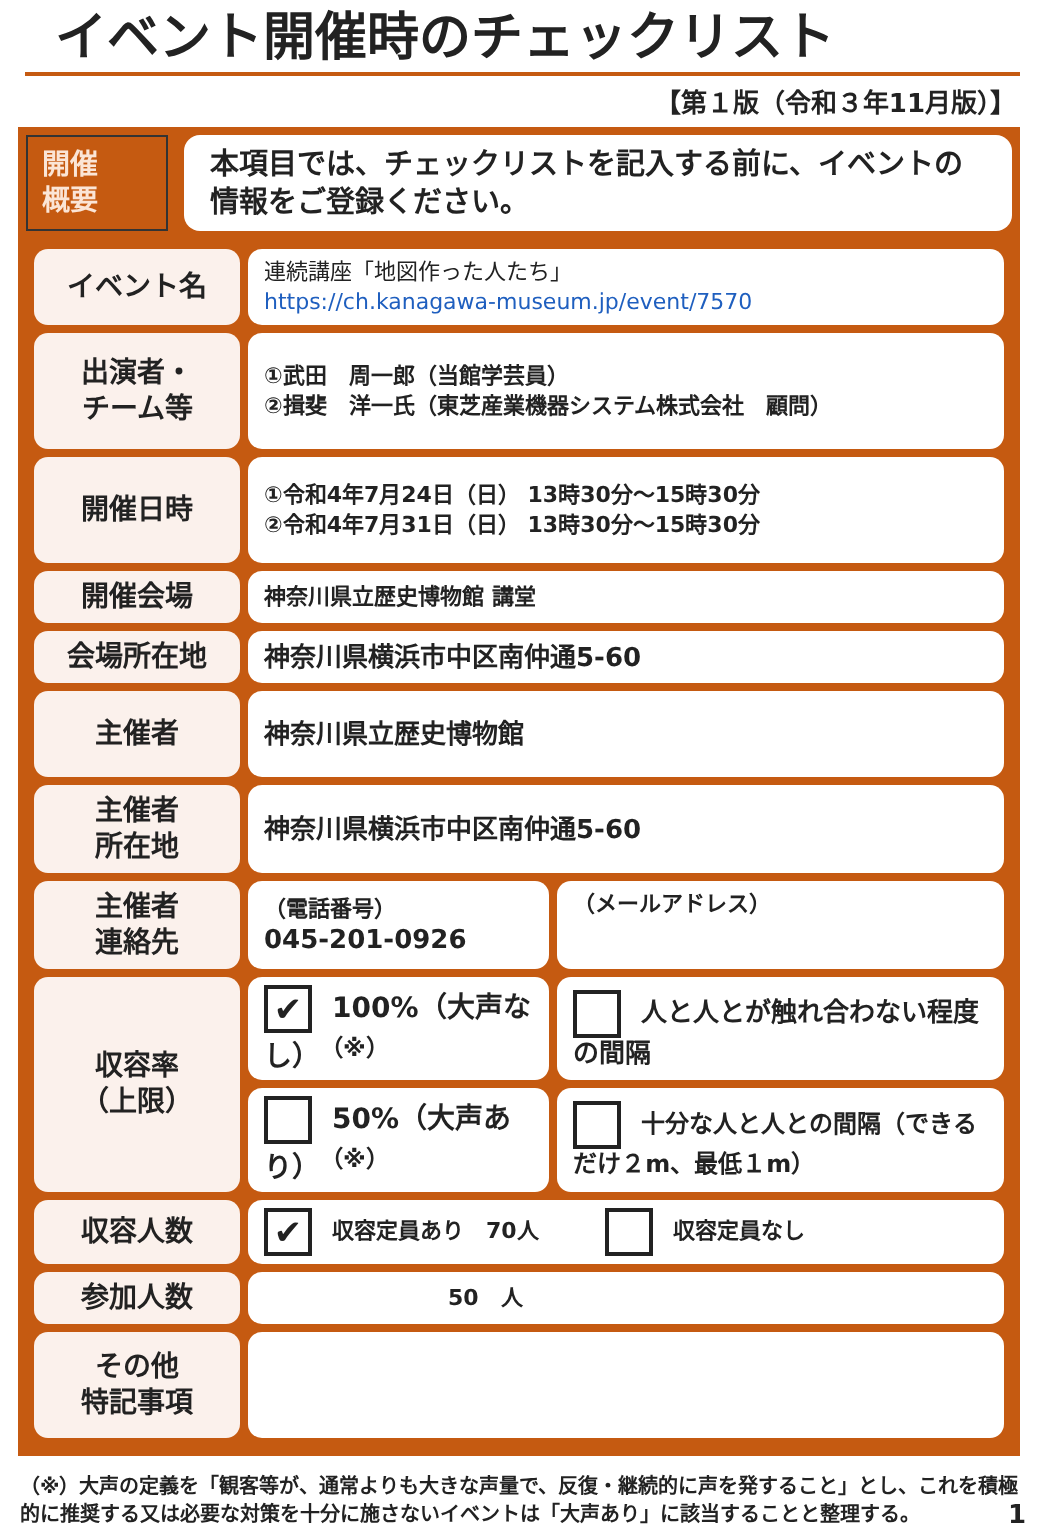イベント開催時のチェックリスト
【第１版（令和３年11月版）】
開催
概要
本項目では、チェックリストを記入する前に、イベントの情報をご登録ください。
| イベント名 | 連続講座「地図作った人たち」 https://ch.kanagawa-museum.jp/event/7570 | |
| 出演者・ チーム等 | ①武田 周一郎（当館学芸員） ②揖斐 洋一氏（東芝産業機器システム株式会社 顧問） | |
| 開催日時 | ①令和4年7月24日（日） 13時30分～15時30分 ②令和4年7月31日（日） 13時30分～15時30分 | |
| 開催会場 | 神奈川県立歴史博物館 講堂 | |
| 会場所在地 | 神奈川県横浜市中区南仲通5-60 | |
| 主催者 | 神奈川県立歴史博物館 | |
| 主催者 所在地 | 神奈川県横浜市中区南仲通5-60 | |
| 主催者 連絡先 | （電話番号） 045-201-0926 | （メールアドレス） |
| 収容率 （上限） | ✔ 100%（大声なし）<sup>（※）</sup> | 人と人とが触れ合わない程度の間隔 |
| | 50%（大声あり）<sup>（※）</sup> | 十分な人と人との間隔（できるだけ２m、最低１m） |
| 収容人数 | ✔ 収容定員あり 70人 収容定員なし | |
| 参加人数 | 50 人 | |
| その他 特記事項 | | |
（※）大声の定義を「観客等が、通常よりも大きな声量で、反復・継続的に声を発すること」とし、これを積極的に推奨する又は必要な対策を十分に施さないイベントは「大声あり」に該当することと整理する。 1